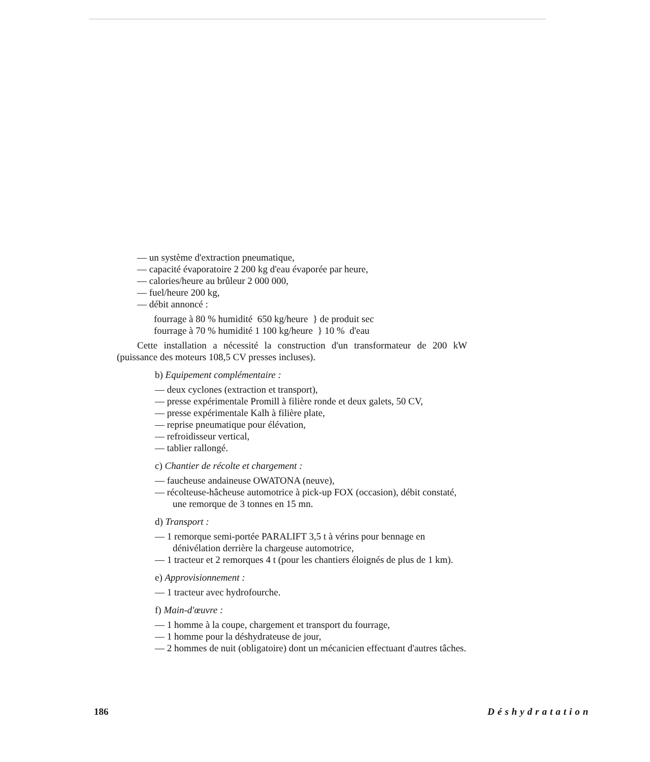— un système d'extraction pneumatique,
— capacité évaporatoire 2 200 kg d'eau évaporée par heure,
— calories/heure au brûleur 2 000 000,
— fuel/heure 200 kg,
— débit annoncé :
fourrage à 80 % humidité 650 kg/heure } de produit sec
fourrage à 70 % humidité 1 100 kg/heure } 10 % d'eau
Cette installation a nécessité la construction d'un transformateur de 200 kW (puissance des moteurs 108,5 CV presses incluses).
b) Equipement complémentaire :
— deux cyclones (extraction et transport),
— presse expérimentale Promill à filière ronde et deux galets, 50 CV,
— presse expérimentale Kalh à filière plate,
— reprise pneumatique pour élévation,
— refroidisseur vertical,
— tablier rallongé.
c) Chantier de récolte et chargement :
— faucheuse andaineuse OWATONA (neuve),
— récolteuse-hâcheuse automotrice à pick-up FOX (occasion), débit constaté, une remorque de 3 tonnes en 15 mn.
d) Transport :
— 1 remorque semi-portée PARALIFT 3,5 t à vérins pour bennage en dénivélation derrière la chargeuse automotrice,
— 1 tracteur et 2 remorques 4 t (pour les chantiers éloignés de plus de 1 km).
e) Approvisionnement :
— 1 tracteur avec hydrofourche.
f) Main-d'œuvre :
— 1 homme à la coupe, chargement et transport du fourrage,
— 1 homme pour la déshydrateuse de jour,
— 2 hommes de nuit (obligatoire) dont un mécanicien effectuant d'autres tâches.
186 Déshydratation